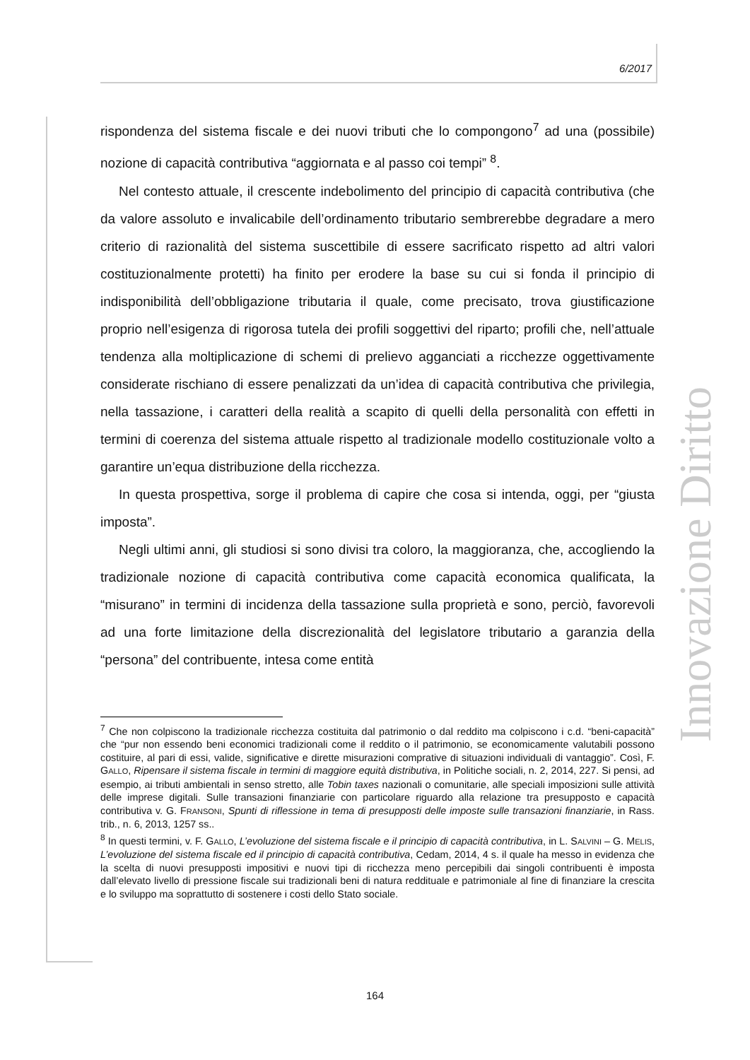6/2017
Innovazione Diritto
rispondenza del sistema fiscale e dei nuovi tributi che lo compongono<sup>7</sup> ad una (possibile) nozione di capacità contributiva “aggiornata e al passo coi tempi” <sup>8</sup>.
Nel contesto attuale, il crescente indebolimento del principio di capacità contributiva (che da valore assoluto e invalicabile dell’ordinamento tributario sembrerebbe degradare a mero criterio di razionalità del sistema suscettibile di essere sacrificato rispetto ad altri valori costituzionalmente protetti) ha finito per erodere la base su cui si fonda il principio di indisponibilità dell’obbligazione tributaria il quale, come precisato, trova giustificazione proprio nell’esigenza di rigorosa tutela dei profili soggettivi del riparto; profili che, nell’attuale tendenza alla moltiplicazione di schemi di prelievo agganciati a ricchezze oggettivamente considerate rischiano di essere penalizzati da un’idea di capacità contributiva che privilegia, nella tassazione, i caratteri della realità a scapito di quelli della personalità con effetti in termini di coerenza del sistema attuale rispetto al tradizionale modello costituzionale volto a garantire un’equa distribuzione della ricchezza.
In questa prospettiva, sorge il problema di capire che cosa si intenda, oggi, per “giusta imposta”.
Negli ultimi anni, gli studiosi si sono divisi tra coloro, la maggioranza, che, accogliendo la tradizionale nozione di capacità contributiva come capacità economica qualificata, la “misurano” in termini di incidenza della tassazione sulla proprietà e sono, perciò, favorevoli ad una forte limitazione della discrezionalità del legislatore tributario a garanzia della “persona” del contribuente, intesa come entità
<sup>7</sup> Che non colpiscono la tradizionale ricchezza costituita dal patrimonio o dal reddito ma colpiscono i c.d. “beni-capacità” che “pur non essendo beni economici tradizionali come il reddito o il patrimonio, se economicamente valutabili possono costituire, al pari di essi, valide, significative e dirette misurazioni comprative di situazioni individuali di vantaggio”. Così, F. GALLO, Ripensare il sistema fiscale in termini di maggiore equità distributiva, in Politiche sociali, n. 2, 2014, 227. Si pensi, ad esempio, ai tributi ambientali in senso stretto, alle Tobin taxes nazionali o comunitarie, alle speciali imposizioni sulle attività delle imprese digitali. Sulle transazioni finanziarie con particolare riguardo alla relazione tra presupposto e capacità contributiva v. G. FRANSONI, Spunti di riflessione in tema di presupposti delle imposte sulle transazioni finanziarie, in Rass. trib., n. 6, 2013, 1257 ss..
<sup>8</sup> In questi termini, v. F. GALLO, L’evoluzione del sistema fiscale e il principio di capacità contributiva, in L. SALVINI – G. MELIS, L’evoluzione del sistema fiscale ed il principio di capacità contributiva, Cedam, 2014, 4 s. il quale ha messo in evidenza che la scelta di nuovi presupposti impositivi e nuovi tipi di ricchezza meno percepibili dai singoli contribuenti è imposta dall’elevato livello di pressione fiscale sui tradizionali beni di natura reddituale e patrimoniale al fine di finanziare la crescita e lo sviluppo ma soprattutto di sostenere i costi dello Stato sociale.
164